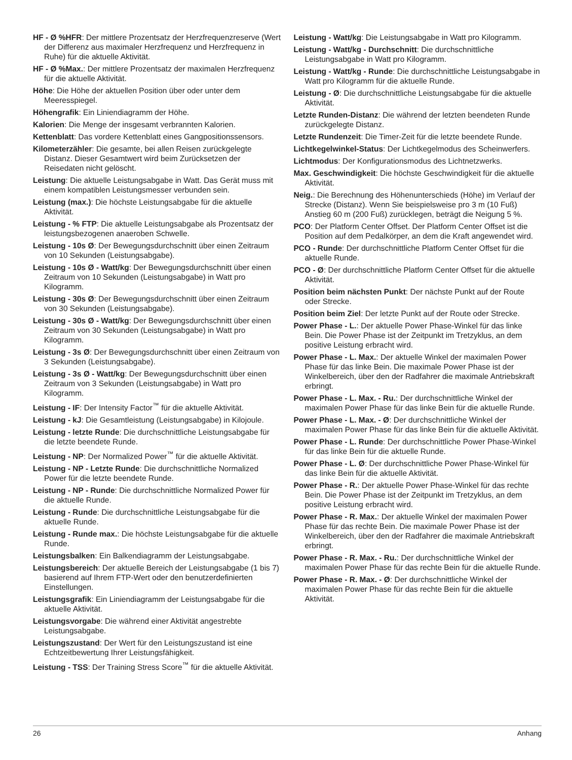HF - Ø %HFR: Der mittlere Prozentsatz der Herzfrequenzreserve (Wert der Differenz aus maximaler Herzfrequenz und Herzfrequenz in Ruhe) für die aktuelle Aktivität.
HF - Ø %Max.: Der mittlere Prozentsatz der maximalen Herzfrequenz für die aktuelle Aktivität.
Höhe: Die Höhe der aktuellen Position über oder unter dem Meeresspiegel.
Höhengrafik: Ein Liniendiagramm der Höhe.
Kalorien: Die Menge der insgesamt verbrannten Kalorien.
Kettenblatt: Das vordere Kettenblatt eines Gangpositionssensors.
Kilometerzähler: Die gesamte, bei allen Reisen zurückgelegte Distanz. Dieser Gesamtwert wird beim Zurücksetzen der Reisedaten nicht gelöscht.
Leistung: Die aktuelle Leistungsabgabe in Watt. Das Gerät muss mit einem kompatiblen Leistungsmesser verbunden sein.
Leistung (max.): Die höchste Leistungsabgabe für die aktuelle Aktivität.
Leistung - % FTP: Die aktuelle Leistungsabgabe als Prozentsatz der leistungsbezogenen anaeroben Schwelle.
Leistung - 10s Ø: Der Bewegungsdurchschnitt über einen Zeitraum von 10 Sekunden (Leistungsabgabe).
Leistung - 10s Ø - Watt/kg: Der Bewegungsdurchschnitt über einen Zeitraum von 10 Sekunden (Leistungsabgabe) in Watt pro Kilogramm.
Leistung - 30s Ø: Der Bewegungsdurchschnitt über einen Zeitraum von 30 Sekunden (Leistungsabgabe).
Leistung - 30s Ø - Watt/kg: Der Bewegungsdurchschnitt über einen Zeitraum von 30 Sekunden (Leistungsabgabe) in Watt pro Kilogramm.
Leistung - 3s Ø: Der Bewegungsdurchschnitt über einen Zeitraum von 3 Sekunden (Leistungsabgabe).
Leistung - 3s Ø - Watt/kg: Der Bewegungsdurchschnitt über einen Zeitraum von 3 Sekunden (Leistungsabgabe) in Watt pro Kilogramm.
Leistung - IF: Der Intensity Factor<sup>™</sup> für die aktuelle Aktivität.
Leistung - kJ: Die Gesamtleistung (Leistungsabgabe) in Kilojoule.
Leistung - letzte Runde: Die durchschnittliche Leistungsabgabe für die letzte beendete Runde.
Leistung - NP: Der Normalized Power<sup>™</sup> für die aktuelle Aktivität.
Leistung - NP - Letzte Runde: Die durchschnittliche Normalized Power für die letzte beendete Runde.
Leistung - NP - Runde: Die durchschnittliche Normalized Power für die aktuelle Runde.
Leistung - Runde: Die durchschnittliche Leistungsabgabe für die aktuelle Runde.
Leistung - Runde max.: Die höchste Leistungsabgabe für die aktuelle Runde.
Leistungsbalken: Ein Balkendiagramm der Leistungsabgabe.
Leistungsbereich: Der aktuelle Bereich der Leistungsabgabe (1 bis 7) basierend auf Ihrem FTP-Wert oder den benutzerdefinierten Einstellungen.
Leistungsgrafik: Ein Liniendiagramm der Leistungsabgabe für die aktuelle Aktivität.
Leistungsvorgabe: Die während einer Aktivität angestrebte Leistungsabgabe.
Leistungszustand: Der Wert für den Leistungszustand ist eine Echtzeitbewertung Ihrer Leistungsfähigkeit.
Leistung - TSS: Der Training Stress Score<sup>™</sup> für die aktuelle Aktivität.
Leistung - Watt/kg: Die Leistungsabgabe in Watt pro Kilogramm.
Leistung - Watt/kg - Durchschnitt: Die durchschnittliche Leistungsabgabe in Watt pro Kilogramm.
Leistung - Watt/kg - Runde: Die durchschnittliche Leistungsabgabe in Watt pro Kilogramm für die aktuelle Runde.
Leistung - Ø: Die durchschnittliche Leistungsabgabe für die aktuelle Aktivität.
Letzte Runden-Distanz: Die während der letzten beendeten Runde zurückgelegte Distanz.
Letzte Rundenzeit: Die Timer-Zeit für die letzte beendete Runde.
Lichtkegelwinkel-Status: Der Lichtkegelmodus des Scheinwerfers.
Lichtmodus: Der Konfigurationsmodus des Lichtnetzwerks.
Max. Geschwindigkeit: Die höchste Geschwindigkeit für die aktuelle Aktivität.
Neig.: Die Berechnung des Höhenunterschieds (Höhe) im Verlauf der Strecke (Distanz). Wenn Sie beispielsweise pro 3 m (10 Fuß) Anstieg 60 m (200 Fuß) zurücklegen, beträgt die Neigung 5 %.
PCO: Der Platform Center Offset. Der Platform Center Offset ist die Position auf dem Pedalkörper, an dem die Kraft angewendet wird.
PCO - Runde: Der durchschnittliche Platform Center Offset für die aktuelle Runde.
PCO - Ø: Der durchschnittliche Platform Center Offset für die aktuelle Aktivität.
Position beim nächsten Punkt: Der nächste Punkt auf der Route oder Strecke.
Position beim Ziel: Der letzte Punkt auf der Route oder Strecke.
Power Phase - L.: Der aktuelle Power Phase-Winkel für das linke Bein. Die Power Phase ist der Zeitpunkt im Tretzyklus, an dem positive Leistung erbracht wird.
Power Phase - L. Max.: Der aktuelle Winkel der maximalen Power Phase für das linke Bein. Die maximale Power Phase ist der Winkelbereich, über den der Radfahrer die maximale Antriebskraft erbringt.
Power Phase - L. Max. - Ru.: Der durchschnittliche Winkel der maximalen Power Phase für das linke Bein für die aktuelle Runde.
Power Phase - L. Max. - Ø: Der durchschnittliche Winkel der maximalen Power Phase für das linke Bein für die aktuelle Aktivität.
Power Phase - L. Runde: Der durchschnittliche Power Phase-Winkel für das linke Bein für die aktuelle Runde.
Power Phase - L. Ø: Der durchschnittliche Power Phase-Winkel für das linke Bein für die aktuelle Aktivität.
Power Phase - R.: Der aktuelle Power Phase-Winkel für das rechte Bein. Die Power Phase ist der Zeitpunkt im Tretzyklus, an dem positive Leistung erbracht wird.
Power Phase - R. Max.: Der aktuelle Winkel der maximalen Power Phase für das rechte Bein. Die maximale Power Phase ist der Winkelbereich, über den der Radfahrer die maximale Antriebskraft erbringt.
Power Phase - R. Max. - Ru.: Der durchschnittliche Winkel der maximalen Power Phase für das rechte Bein für die aktuelle Runde.
Power Phase - R. Max. - Ø: Der durchschnittliche Winkel der maximalen Power Phase für das rechte Bein für die aktuelle Aktivität.
26 Anhang